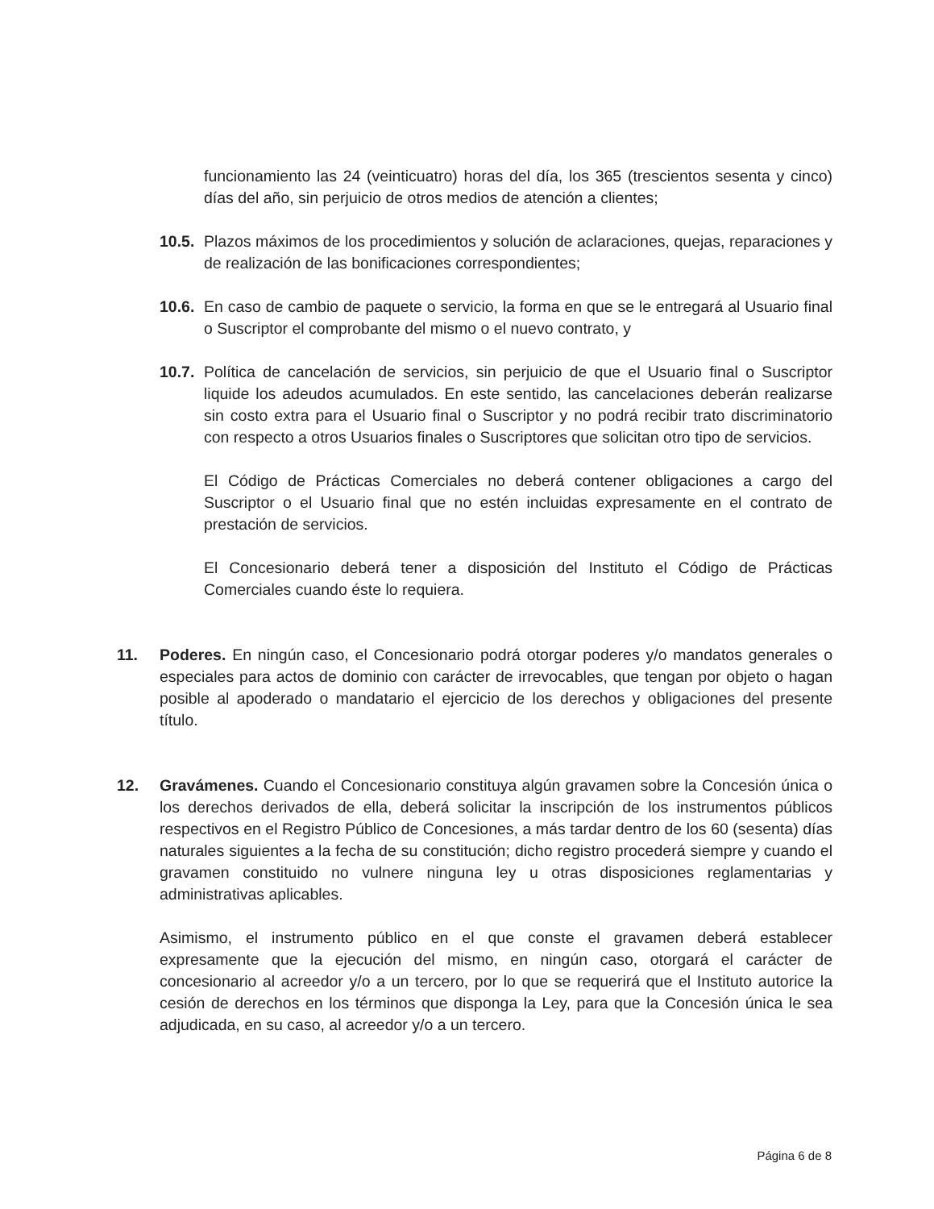funcionamiento las 24 (veinticuatro) horas del día, los 365 (trescientos sesenta y cinco) días del año, sin perjuicio de otros medios de atención a clientes;
10.5.
Plazos máximos de los procedimientos y solución de aclaraciones, quejas, reparaciones y de realización de las bonificaciones correspondientes;
10.6.
En caso de cambio de paquete o servicio, la forma en que se le entregará al Usuario final o Suscriptor el comprobante del mismo o el nuevo contrato, y
10.7.
Política de cancelación de servicios, sin perjuicio de que el Usuario final o Suscriptor liquide los adeudos acumulados. En este sentido, las cancelaciones deberán realizarse sin costo extra para el Usuario final o Suscriptor y no podrá recibir trato discriminatorio con respecto a otros Usuarios finales o Suscriptores que solicitan otro tipo de servicios.
El Código de Prácticas Comerciales no deberá contener obligaciones a cargo del Suscriptor o el Usuario final que no estén incluidas expresamente en el contrato de prestación de servicios.
El Concesionario deberá tener a disposición del Instituto el Código de Prácticas Comerciales cuando éste lo requiera.
11. Poderes. En ningún caso, el Concesionario podrá otorgar poderes y/o mandatos generales o especiales para actos de dominio con carácter de irrevocables, que tengan por objeto o hagan posible al apoderado o mandatario el ejercicio de los derechos y obligaciones del presente título.
12. Gravámenes. Cuando el Concesionario constituya algún gravamen sobre la Concesión única o los derechos derivados de ella, deberá solicitar la inscripción de los instrumentos públicos respectivos en el Registro Público de Concesiones, a más tardar dentro de los 60 (sesenta) días naturales siguientes a la fecha de su constitución; dicho registro procederá siempre y cuando el gravamen constituido no vulnere ninguna ley u otras disposiciones reglamentarias y administrativas aplicables.
Asimismo, el instrumento público en el que conste el gravamen deberá establecer expresamente que la ejecución del mismo, en ningún caso, otorgará el carácter de concesionario al acreedor y/o a un tercero, por lo que se requerirá que el Instituto autorice la cesión de derechos en los términos que disponga la Ley, para que la Concesión única le sea adjudicada, en su caso, al acreedor y/o a un tercero.
Página 6 de 8